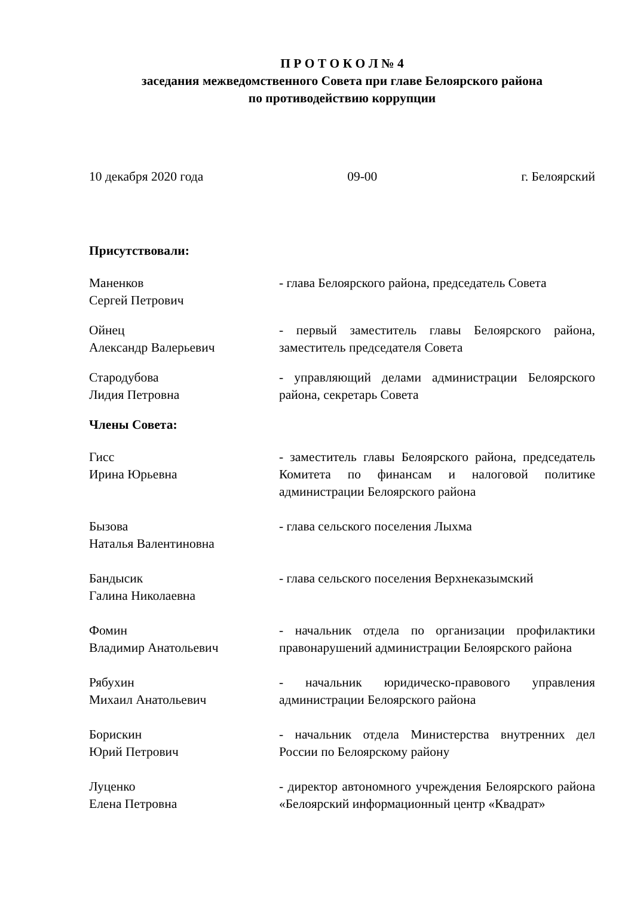П Р О Т О К О Л № 4
заседания межведомственного Совета при главе Белоярского района
по противодействию коррупции
10 декабря 2020 года 09-00 г. Белоярский
Присутствовали:
Маненков
Сергей Петрович
- глава Белоярского района, председатель Совета
Ойнец
Александр Валерьевич
- первый заместитель главы Белоярского района, заместитель председателя Совета
Стародубова
Лидия Петровна
- управляющий делами администрации Белоярского района, секретарь Совета
Члены Совета:
Гисс
Ирина Юрьевна
- заместитель главы Белоярского района, председатель Комитета по финансам и налоговой политике администрации Белоярского района
Бызова
Наталья Валентиновна
- глава сельского поселения Лыхма
Бандысик
Галина Николаевна
- глава сельского поселения Верхнеказымский
Фомин
Владимир Анатольевич
- начальник отдела по организации профилактики правонарушений администрации Белоярского района
Рябухин
Михаил Анатольевич
- начальник юридическо-правового управления администрации Белоярского района
Борискин
Юрий Петрович
- начальник отдела Министерства внутренних дел России по Белоярскому району
Луценко
Елена Петровна
- директор автономного учреждения Белоярского района «Белоярский информационный центр «Квадрат»